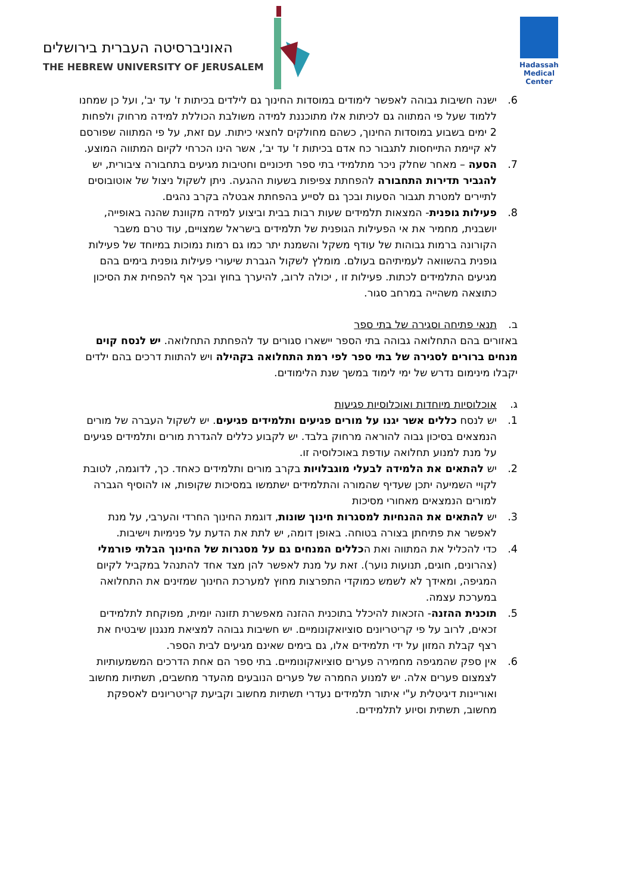האוניברסיטה העברית בירושלים
THE HEBREW UNIVERSITY OF JERUSALEM
Hadassah
Medical Center
6. ישנה חשיבות גבוהה לאפשר לימודים במוסדות החינוך גם לילדים בכיתות ז' עד יב', ועל כן שמחנו ללמוד שעל פי המתווה גם לכיתות אלו מתוכננת למידה משולבת הכוללת למידה מרחוק ולפחות 2 ימים בשבוע במוסדות החינוך, כשהם מחולקים לחצאי כיתות. עם זאת, על פי המתווה שפורסם לא קיימת התייחסות לתגבור כח אדם בכיתות ז' עד יב', אשר הינו הכרחי לקיום המתווה המוצע.
7. הסעה – מאחר שחלק ניכר מתלמידי בתי ספר תיכוניים וחטיבות מגיעים בתחבורה ציבורית, יש להגביר תדירות התחבורה להפחתת צפיפות בשעות ההגעה. ניתן לשקול ניצול של אוטובוסים לתיירים למטרת תגבור הסעות ובכך גם לסייע בהפחתת אבטלה בקרב נהגים.
8. פעילות גופנית- המצאות תלמידים שעות רבות בבית וביצוע למידה מקוונת שהנה באופייה, יושבנית, מחמיר את אי הפעילות הגופנית של תלמידים בישראל שמצויים, עוד טרם משבר הקורונה ברמות גבוהות של עודף משקל והשמנת יתר כמו גם רמות נמוכות במיוחד של פעילות גופנית בהשוואה לעמיתיהם בעולם. מומלץ לשקול הגברת שיעורי פעילות גופנית בימים בהם מגיעים התלמידים לכתות. פעילות זו , יכולה לרוב, להיערך בחוץ ובכך אף להפחית את הסיכון כתוצאה משהייה במרחב סגור.
ב. תנאי פתיחה וסגירה של בתי ספר
באזורים בהם התחלואה גבוהה בתי הספר יישארו סגורים עד להפחתת התחלואה. יש לנסח קוים מנחים ברורים לסגירה של בתי ספר לפי רמת התחלואה בקהילה ויש להתוות דרכים בהם ילדים יקבלו מינימום נדרש של ימי לימוד במשך שנת הלימודים.
ג. אוכלוסיות מיוחדות ואוכלוסיות פגיעות
1. יש לנסח כללים אשר יגנו על מורים פגיעים ותלמידים פגיעים. יש לשקול העברה של מורים הנמצאים בסיכון גבוה להוראה מרחוק בלבד. יש לקבוע כללים להגדרת מורים ותלמידים פגיעים על מנת למנוע תחלואה עודפת באוכלוסיה זו.
2. יש להתאים את הלמידה לבעלי מוגבלויות בקרב מורים ותלמידים כאחד. כך, לדוגמה, לטובת לקויי השמיעה יתכן שעדיף שהמורה והתלמידים ישתמשו במסיכות שקופות, או להוסיף הגברה למורים הנמצאים מאחורי מסיכות
3. יש להתאים את ההנחיות למסגרות חינוך שונות, דוגמת החינוך החרדי והערבי, על מנת לאפשר את פתיחתן בצורה בטוחה. באופן דומה, יש לתת את הדעת על פנימיות וישיבות.
4. כדי להכליל את המתווה ואת הכללים המנחים גם על מסגרות של החינוך הבלתי פורמלי (צהרונים, חוגים, תנועות נוער). זאת על מנת לאפשר להן מצד אחד להתנהל במקביל לקיום המגיפה, ומאידך לא לשמש כמוקדי התפרצות מחוץ למערכת החינוך שמזינים את התחלואה במערכת עצמה.
5. תוכנית ההזנה- הזכאות להיכלל בתוכנית ההזנה מאפשרת תזונה יומית, מפוקחת לתלמידים זכאים, לרוב על פי קריטריונים סוציואקונומיים. יש חשיבות גבוהה למציאת מנגנון שיבטיח את רצף קבלת המזון על ידי תלמידים אלו, גם בימים שאינם מגיעים לבית הספר.
6. אין ספק שהמגיפה מחמירה פערים סוציואקונומיים. בתי ספר הם אחת הדרכים המשמעותיות לצמצום פערים אלה. יש למנוע החמרה של פערים הנובעים מהעדר מחשבים, תשתיות מחשוב ואוריינות דיגיטלית ע"י איתור תלמידים נעדרי תשתיות מחשוב וקביעת קריטריונים לאספקת מחשוב, תשתית וסיוע לתלמידים.